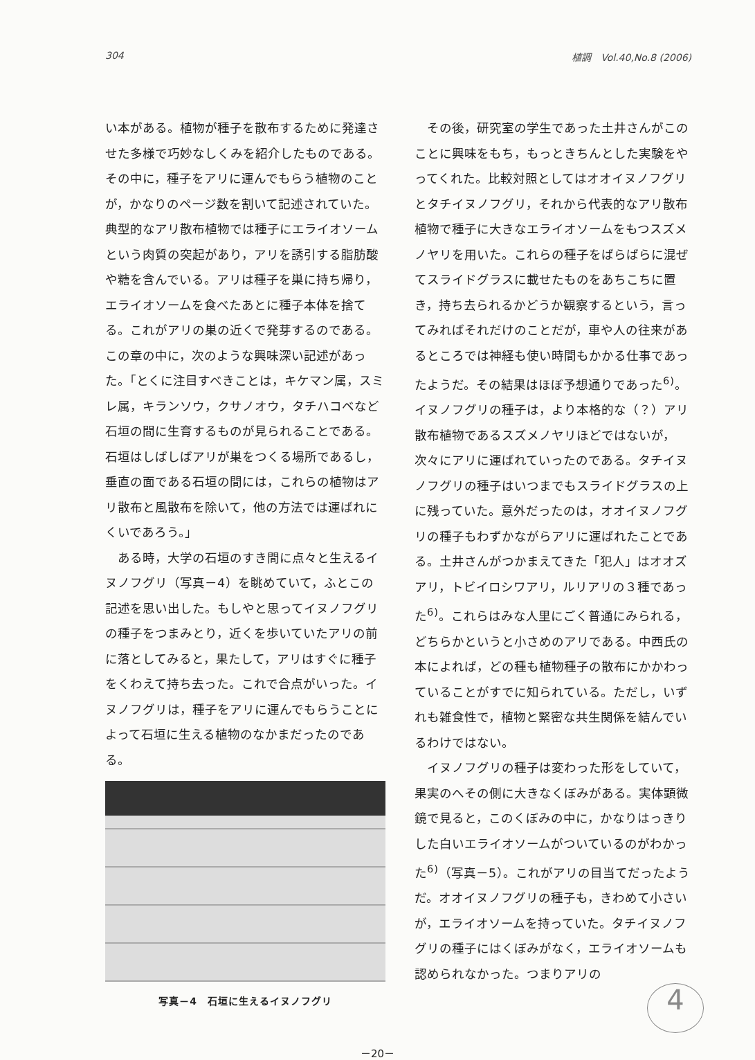304 植調　Vol.40,No.8 (2006)
い本がある。植物が種子を散布するために発達させた多様で巧妙なしくみを紹介したものである。その中に，種子をアリに運んでもらう植物のことが，かなりのページ数を割いて記述されていた。典型的なアリ散布植物では種子にエライオソームという肉質の突起があり，アリを誘引する脂肪酸や糖を含んでいる。アリは種子を巣に持ち帰り，エライオソームを食べたあとに種子本体を捨てる。これがアリの巣の近くで発芽するのである。この章の中に，次のような興味深い記述があった。「とくに注目すべきことは，キケマン属，スミレ属，キランソウ，クサノオウ，タチハコベなど石垣の間に生育するものが見られることである。石垣はしばしばアリが巣をつくる場所であるし，垂直の面である石垣の間には，これらの植物はアリ散布と風散布を除いて，他の方法では運ばれにくいであろう。」
　ある時，大学の石垣のすき間に点々と生えるイヌノフグリ（写真－4）を眺めていて，ふとこの記述を思い出した。もしやと思ってイヌノフグリの種子をつまみとり，近くを歩いていたアリの前に落としてみると，果たして，アリはすぐに種子をくわえて持ち去った。これで合点がいった。イヌノフグリは，種子をアリに運んでもらうことによって石垣に生える植物のなかまだったのである。
写真－4　石垣に生えるイヌノフグリ
　その後，研究室の学生であった土井さんがこのことに興味をもち，もっときちんとした実験をやってくれた。比較対照としてはオオイヌノフグリとタチイヌノフグリ，それから代表的なアリ散布植物で種子に大きなエライオソームをもつスズメノヤリを用いた。これらの種子をばらばらに混ぜてスライドグラスに載せたものをあちこちに置き，持ち去られるかどうか観察するという，言ってみればそれだけのことだが，車や人の往来があるところでは神経も使い時間もかかる仕事であったようだ。その結果はほぼ予想通りであった<sup>6)</sup>。イヌノフグリの種子は，より本格的な（？）アリ散布植物であるスズメノヤリほどではないが，次々にアリに運ばれていったのである。タチイヌノフグリの種子はいつまでもスライドグラスの上に残っていた。意外だったのは，オオイヌノフグリの種子もわずかながらアリに運ばれたことである。土井さんがつかまえてきた「犯人」はオオズアリ，トビイロシワアリ，ルリアリの３種であった<sup>6)</sup>。これらはみな人里にごく普通にみられる，どちらかというと小さめのアリである。中西氏の本によれば，どの種も植物種子の散布にかかわっていることがすでに知られている。ただし，いずれも雑食性で，植物と緊密な共生関係を結んでいるわけではない。
　イヌノフグリの種子は変わった形をしていて，果実のへその側に大きなくぼみがある。実体顕微鏡で見ると，このくぼみの中に，かなりはっきりした白いエライオソームがついているのがわかった<sup>6)</sup>（写真－5）。これがアリの目当てだったようだ。オオイヌノフグリの種子も，きわめて小さいが，エライオソームを持っていた。タチイヌノフグリの種子にはくぼみがなく，エライオソームも認められなかった。つまりアリの
－20－
4